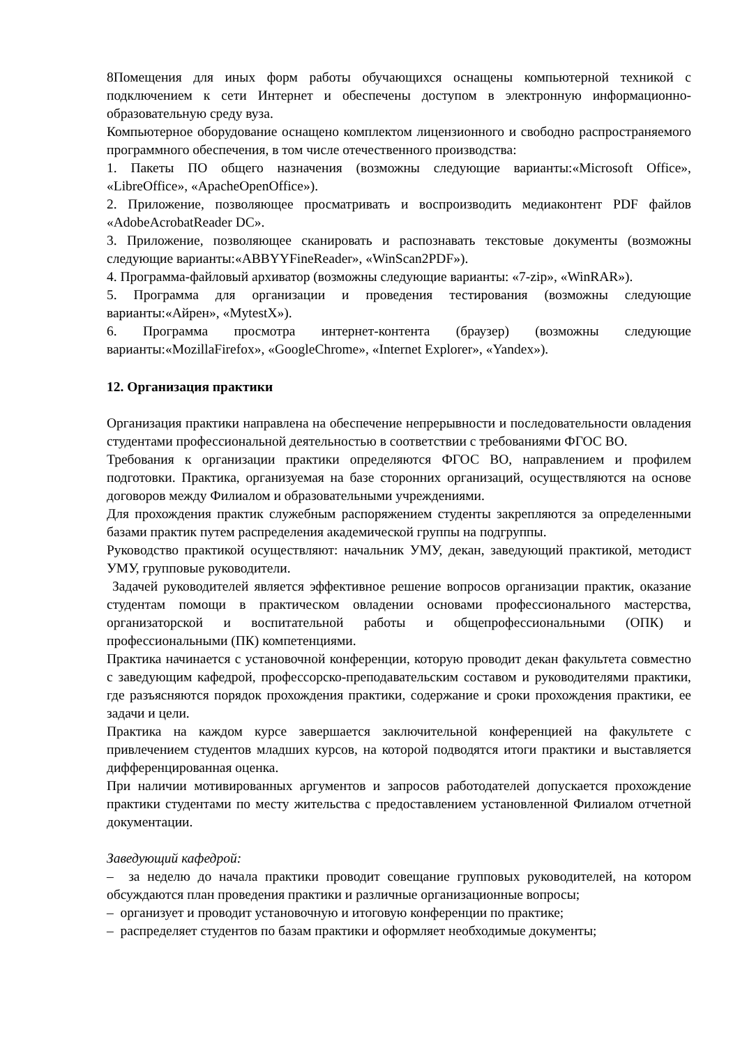8Помещения для иных форм работы обучающихся оснащены компьютерной техникой с подключением к сети Интернет и обеспечены доступом в электронную информационно-образовательную среду вуза.
Компьютерное оборудование оснащено комплектом лицензионного и свободно распространяемого программного обеспечения, в том числе отечественного производства:
1. Пакеты ПО общего назначения (возможны следующие варианты:«Microsoft Office», «LibreOffice», «ApacheOpenOffice»).
2. Приложение, позволяющее просматривать и воспроизводить медиаконтент PDF файлов «AdobeAcrobatReader DC».
3. Приложение, позволяющее сканировать и распознавать текстовые документы (возможны следующие варианты:«ABBYYFineReader», «WinScan2PDF»).
4. Программа-файловый архиватор (возможны следующие варианты: «7-zip», «WinRAR»).
5. Программа для организации и проведения тестирования (возможны следующие варианты:«Айрен», «MytestX»).
6. Программа просмотра интернет-контента (браузер) (возможны следующие варианты:«MozillaFirefox», «GoogleChrome», «Internet Explorer», «Yandex»).
12. Организация практики
Организация практики направлена на обеспечение непрерывности и последовательности овладения студентами профессиональной деятельностью в соответствии с требованиями ФГОС ВО.
Требования к организации практики определяются ФГОС ВО, направлением и профилем подготовки. Практика, организуемая на базе сторонних организаций, осуществляются на основе договоров между Филиалом и образовательными учреждениями.
Для прохождения практик служебным распоряжением студенты закрепляются за определенными базами практик путем распределения академической группы на подгруппы.
Руководство практикой осуществляют: начальник УМУ, декан, заведующий практикой, методист УМУ, групповые руководители.
Задачей руководителей является эффективное решение вопросов организации практик, оказание студентам помощи в практическом овладении основами профессионального мастерства, организаторской и воспитательной работы и общепрофессиональными (ОПК) и профессиональными (ПК) компетенциями.
Практика начинается с установочной конференции, которую проводит декан факультета совместно с заведующим кафедрой, профессорско-преподавательским составом и руководителями практики, где разъясняются порядок прохождения практики, содержание и сроки прохождения практики, ее задачи и цели.
Практика на каждом курсе завершается заключительной конференцией на факультете с привлечением студентов младших курсов, на которой подводятся итоги практики и выставляется дифференцированная оценка.
При наличии мотивированных аргументов и запросов работодателей допускается прохождение практики студентами по месту жительства с предоставлением установленной Филиалом отчетной документации.
Заведующий кафедрой:
– за неделю до начала практики проводит совещание групповых руководителей, на котором обсуждаются план проведения практики и различные организационные вопросы;
– организует и проводит установочную и итоговую конференции по практике;
– распределяет студентов по базам практики и оформляет необходимые документы;